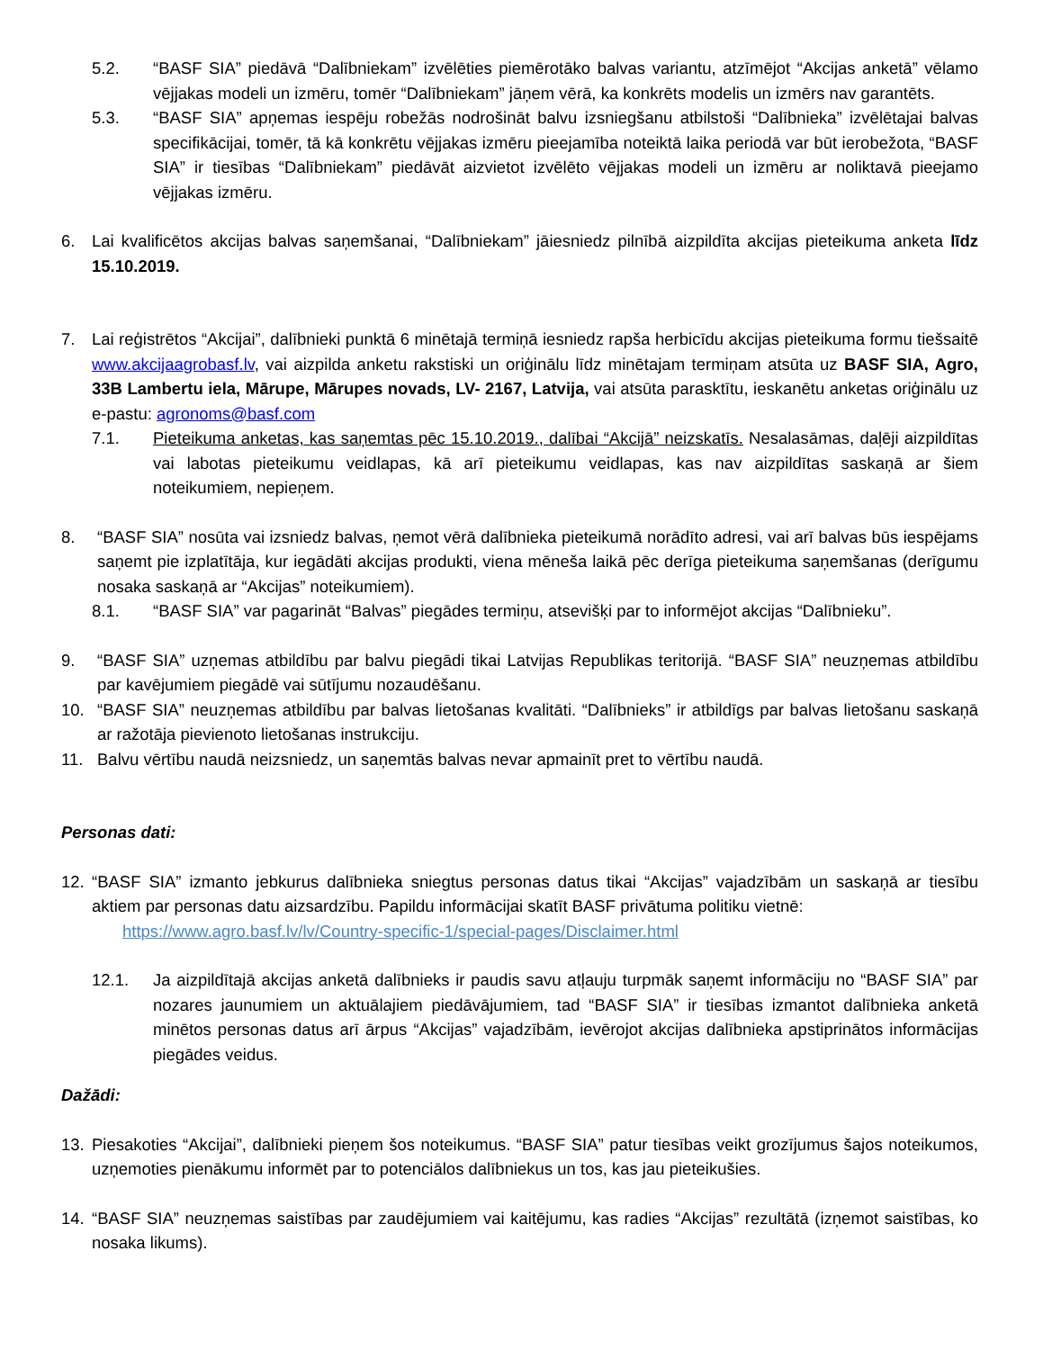5.2. “BASF SIA” piedāvā “Dalībniekam” izvēlēties piemērotāko balvas variantu, atzīmējot “Akcijas anketā” vēlamo vējjakas modeli un izmēru, tomēr “Dalībniekam” jāņem vērā, ka konkrēts modelis un izmērs nav garantēts.
5.3. “BASF SIA” apņemas iespēju robežās nodrošināt balvu izsniegšanu atbilstoši “Dalībnieka” izvēlētajai balvas specifikācijai, tomēr, tā kā konkrētu vējjakas izmēru pieejamība noteiktā laika periodā var būt ierobežota, “BASF SIA” ir tiesības “Dalībniekam” piedāvāt aizvietot izvēlēto vējjakas modeli un izmēru ar noliktavā pieejamo vējjakas izmēru.
6. Lai kvalificētos akcijas balvas saņemšanai, “Dalībniekam” jāiesniedz pilnībā aizpildīta akcijas pieteikuma anketa līdz 15.10.2019.
7. Lai reģistrētos “Akcijai”, dalībnieki punktā 6 minētajā termiņā iesniedz rapša herbicīdu akcijas pieteikuma formu tiešsaitē www.akcijaagrobasf.lv, vai aizpilda anketu rakstiski un oriģinālu līdz minētajam termiņam atsūta uz BASF SIA, Agro, 33B Lambertu iela, Mārupe, Mārupes novads, LV- 2167, Latvija, vai atsūta parasktītu, ieskanētu anketas oriģinālu uz e-pastu: agronoms@basf.com
7.1. Pieteikuma anketas, kas saņemtas pēc 15.10.2019., dalībai “Akcijā” neizskatīs. Nesalasāmas, daļēji aizpildītas vai labotas pieteikumu veidlapas, kā arī pieteikumu veidlapas, kas nav aizpildītas saskaņā ar šiem noteikumiem, nepieņem.
8. “BASF SIA” nosūta vai izsniedz balvas, ņemot vērā dalībnieka pieteikumā norādīto adresi, vai arī balvas būs iespējams saņemt pie izplatītāja, kur iegādāti akcijas produkti, viena mēneša laikā pēc derīga pieteikuma saņemšanas (derīgumu nosaka saskaņā ar “Akcijas” noteikumiem).
8.1. “BASF SIA” var pagarināt “Balvas” piegādes termiņu, atsevišķi par to informējot akcijas “Dalībnieku”.
9. “BASF SIA” uzņemas atbildību par balvu piegādi tikai Latvijas Republikas teritorijā. “BASF SIA” neuzņemas atbildību par kavējumiem piegādē vai sūtījumu nozaudēšanu.
10. “BASF SIA” neuzņemas atbildību par balvas lietošanas kvalitāti. “Dalībnieks” ir atbildīgs par balvas lietošanu saskaņā ar ražotāja pievienoto lietošanas instrukciju.
11. Balvu vērtību naudā neizsniedz, un saņemtās balvas nevar apmainīt pret to vērtību naudā.
Personas dati:
12. “BASF SIA” izmanto jebkurus dalībnieka sniegtus personas datus tikai “Akcijas” vajadzībām un saskaņā ar tiesību aktiem par personas datu aizsardzību. Papildu informācijai skatīt BASF privātuma politiku vietnē:
https://www.agro.basf.lv/lv/Country-specific-1/special-pages/Disclaimer.html
12.1. Ja aizpildītajā akcijas anketā dalībnieks ir paudis savu atļauju turpmāk saņemt informāciju no “BASF SIA” par nozares jaunumiem un aktuālajiem piedāvājumiem, tad “BASF SIA” ir tiesības izmantot dalībnieka anketā minētos personas datus arī ārpus “Akcijas” vajadzībām, ievērojot akcijas dalībnieka apstiprinātos informācijas piegādes veidus.
Dažādi:
13. Piesakoties “Akcijai”, dalībnieki pieņem šos noteikumus. “BASF SIA” patur tiesības veikt grozījumus šajos noteikumos, uzņemoties pienākumu informēt par to potenciālos dalībniekus un tos, kas jau pieteikušies.
14. “BASF SIA” neuzņemas saistības par zaudējumiem vai kaitējumu, kas radies “Akcijas” rezultātā (izņemot saistības, ko nosaka likums).